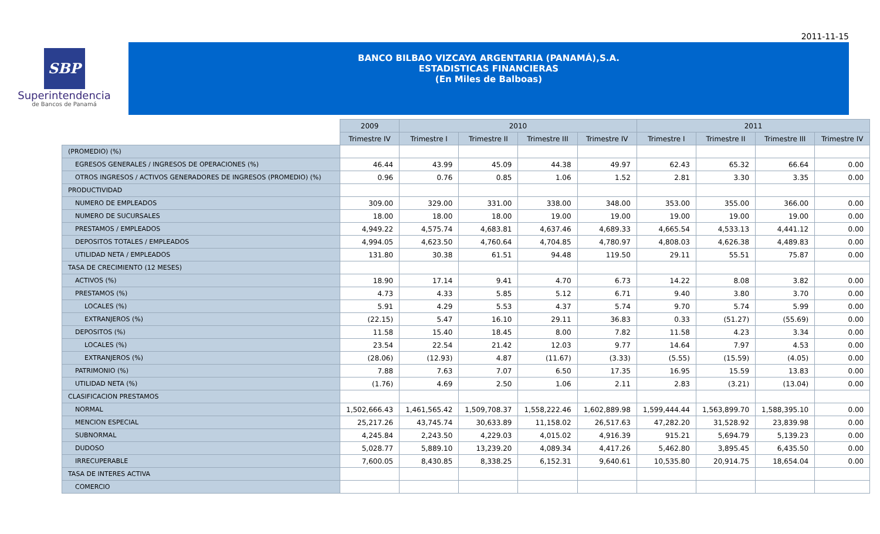2011-11-15
SBP
Superintendencia
de Bancos de Panamá
BANCO BILBAO VIZCAYA ARGENTARIA (PANAMÁ),S.A.
ESTADISTICAS FINANCIERAS
(En Miles de Balboas)
| | 2009 | 2010 | | | | 2011 | | | |
| --- | --- | --- | --- | --- | --- | --- | --- | --- | --- |
| | Trimestre IV | Trimestre I | Trimestre II | Trimestre III | Trimestre IV | Trimestre I | Trimestre II | Trimestre III | Trimestre IV |
| (PROMEDIO) (%) | | | | | | | | | |
| EGRESOS GENERALES / INGRESOS DE OPERACIONES (%) | 46.44 | 43.99 | 45.09 | 44.38 | 49.97 | 62.43 | 65.32 | 66.64 | 0.00 |
| OTROS INGRESOS / ACTIVOS GENERADORES DE INGRESOS (PROMEDIO) (%) | 0.96 | 0.76 | 0.85 | 1.06 | 1.52 | 2.81 | 3.30 | 3.35 | 0.00 |
| PRODUCTIVIDAD | | | | | | | | | |
| NUMERO DE EMPLEADOS | 309.00 | 329.00 | 331.00 | 338.00 | 348.00 | 353.00 | 355.00 | 366.00 | 0.00 |
| NUMERO DE SUCURSALES | 18.00 | 18.00 | 18.00 | 19.00 | 19.00 | 19.00 | 19.00 | 19.00 | 0.00 |
| PRESTAMOS / EMPLEADOS | 4,949.22 | 4,575.74 | 4,683.81 | 4,637.46 | 4,689.33 | 4,665.54 | 4,533.13 | 4,441.12 | 0.00 |
| DEPOSITOS TOTALES / EMPLEADOS | 4,994.05 | 4,623.50 | 4,760.64 | 4,704.85 | 4,780.97 | 4,808.03 | 4,626.38 | 4,489.83 | 0.00 |
| UTILIDAD NETA / EMPLEADOS | 131.80 | 30.38 | 61.51 | 94.48 | 119.50 | 29.11 | 55.51 | 75.87 | 0.00 |
| TASA DE CRECIMIENTO (12 MESES) | | | | | | | | | |
| ACTIVOS (%) | 18.90 | 17.14 | 9.41 | 4.70 | 6.73 | 14.22 | 8.08 | 3.82 | 0.00 |
| PRESTAMOS (%) | 4.73 | 4.33 | 5.85 | 5.12 | 6.71 | 9.40 | 3.80 | 3.70 | 0.00 |
| LOCALES (%) | 5.91 | 4.29 | 5.53 | 4.37 | 5.74 | 9.70 | 5.74 | 5.99 | 0.00 |
| EXTRANJEROS (%) | (22.15) | 5.47 | 16.10 | 29.11 | 36.83 | 0.33 | (51.27) | (55.69) | 0.00 |
| DEPOSITOS (%) | 11.58 | 15.40 | 18.45 | 8.00 | 7.82 | 11.58 | 4.23 | 3.34 | 0.00 |
| LOCALES (%) | 23.54 | 22.54 | 21.42 | 12.03 | 9.77 | 14.64 | 7.97 | 4.53 | 0.00 |
| EXTRANJEROS (%) | (28.06) | (12.93) | 4.87 | (11.67) | (3.33) | (5.55) | (15.59) | (4.05) | 0.00 |
| PATRIMONIO (%) | 7.88 | 7.63 | 7.07 | 6.50 | 17.35 | 16.95 | 15.59 | 13.83 | 0.00 |
| UTILIDAD NETA (%) | (1.76) | 4.69 | 2.50 | 1.06 | 2.11 | 2.83 | (3.21) | (13.04) | 0.00 |
| CLASIFICACION PRESTAMOS | | | | | | | | | |
| NORMAL | 1,502,666.43 | 1,461,565.42 | 1,509,708.37 | 1,558,222.46 | 1,602,889.98 | 1,599,444.44 | 1,563,899.70 | 1,588,395.10 | 0.00 |
| MENCION ESPECIAL | 25,217.26 | 43,745.74 | 30,633.89 | 11,158.02 | 26,517.63 | 47,282.20 | 31,528.92 | 23,839.98 | 0.00 |
| SUBNORMAL | 4,245.84 | 2,243.50 | 4,229.03 | 4,015.02 | 4,916.39 | 915.21 | 5,694.79 | 5,139.23 | 0.00 |
| DUDOSO | 5,028.77 | 5,889.10 | 13,239.20 | 4,089.34 | 4,417.26 | 5,462.80 | 3,895.45 | 6,435.50 | 0.00 |
| IRRECUPERABLE | 7,600.05 | 8,430.85 | 8,338.25 | 6,152.31 | 9,640.61 | 10,535.80 | 20,914.75 | 18,654.04 | 0.00 |
| TASA DE INTERES ACTIVA | | | | | | | | | |
| COMERCIO | | | | | | | | | |